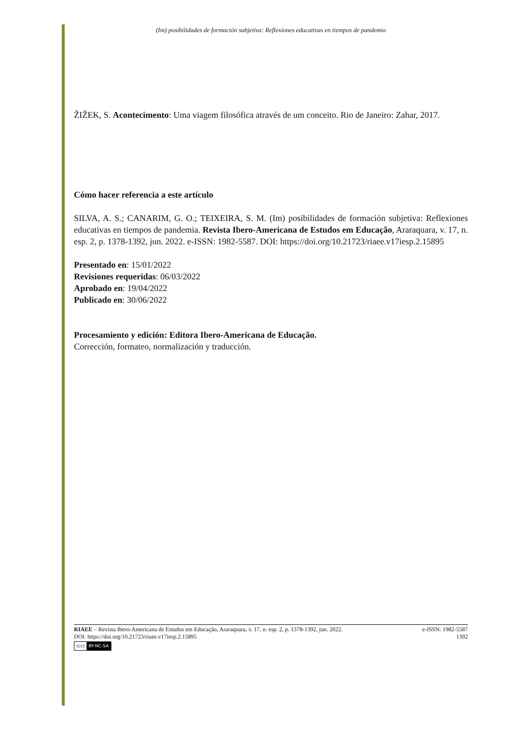(Im) posibilidades de formación subjetiva: Reflexiones educativas en tiempos de pandemia
ŽIŽEK, S. Acontecimento: Uma viagem filosófica através de um conceito. Rio de Janeiro: Zahar, 2017.
Cómo hacer referencia a este artículo
SILVA, A. S.; CANARIM, G. O.; TEIXEIRA, S. M. (Im) posibilidades de formación subjetiva: Reflexiones educativas en tiempos de pandemia. Revista Ibero-Americana de Estudos em Educação, Araraquara, v. 17, n. esp. 2, p. 1378-1392, jun. 2022. e-ISSN: 1982-5587. DOI: https://doi.org/10.21723/riaee.v17iesp.2.15895
Presentado en: 15/01/2022
Revisiones requeridas: 06/03/2022
Aprobado en: 19/04/2022
Publicado en: 30/06/2022
Procesamiento y edición: Editora Ibero-Americana de Educação.
Corrección, formateo, normalización y traducción.
RIAEE – Revista Ibero-Americana de Estudos em Educação, Araraquara, v. 17, n. esp. 2, p. 1378-1392, jun. 2022. e-ISSN: 1982-5587
DOI: https://doi.org/10.21723/riaee.v17iesp.2.15895 1392
(cc) BY-NC-SA